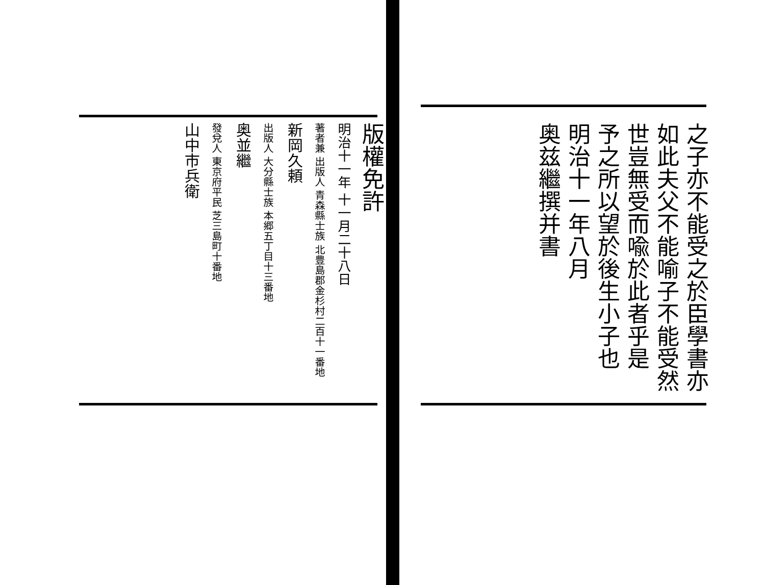之子亦不能受之於臣學書亦
如此夫父不能喻子不能受然
世豈無受而喩於此者乎是
予之所以望於後生小子也
明治十一年八月
奥兹繼撰并書
版權免許
明治十一年 十一月二十八日
著者兼 出版人 青森縣士族 北豊島郡金杉村二百十一番地
新岡久頼
出版人 大分縣士族 本郷五丁目十三番地
奥並繼
發兌人 東京府平民 芝三島町十番地
山中市兵衛